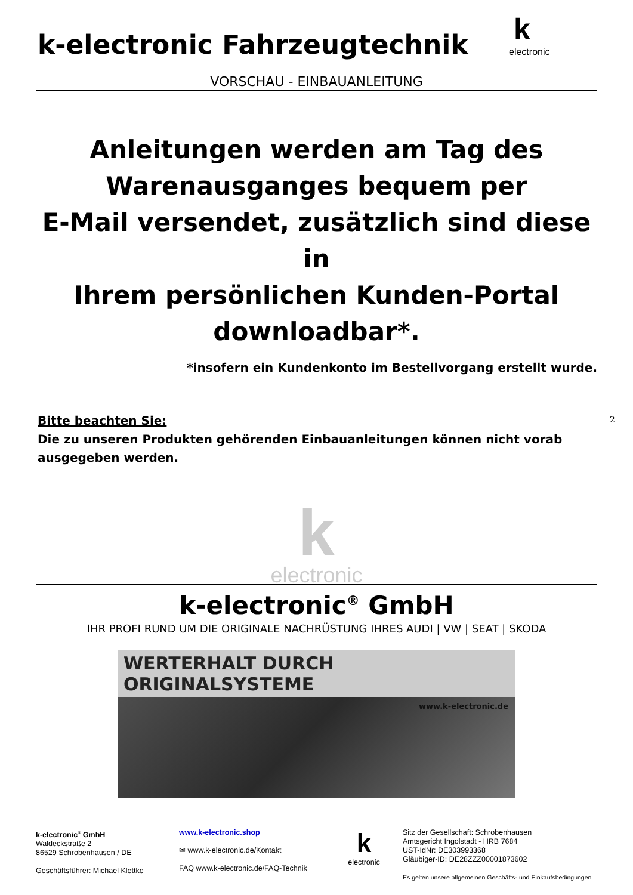k-electronic Fahrzeugtechnik
k
electronic
VORSCHAU - EINBAUANLEITUNG
Anleitungen werden am Tag des
Warenausganges bequem per
E-Mail versendet, zusätzlich sind diese in
Ihrem persönlichen Kunden-Portal
downloadbar*.
*insofern ein Kundenkonto im Bestellvorgang erstellt wurde.
Bitte beachten Sie:
Die zu unseren Produkten gehörenden Einbauanleitungen können nicht vorab
ausgegeben werden.
kelectronic
k-electronic<sup>®</sup> GmbH
IHR PROFI RUND UM DIE ORIGINALE NACHRÜSTUNG IHRES AUDI | VW | SEAT | SKODA
WERTERHALT DURCH ORIGINALSYSTEME
www.k-electronic.de
k-electronic<sup>®</sup> GmbH
Waldeckstraße 2
86529 Schrobenhausen / DE
Geschäftsführer: Michael Klettke
www.k-electronic.shop
✉ www.k-electronic.de/Kontakt
FAQ www.k-electronic.de/FAQ-Technik
k
electronic
Sitz der Gesellschaft: Schrobenhausen
Amtsgericht Ingolstadt - HRB 7684
UST-IdNr: DE303993368
Gläubiger-ID: DE28ZZZ00001873602
Es gelten unsere allgemeinen Geschäfts- und Einkaufsbedingungen.
2